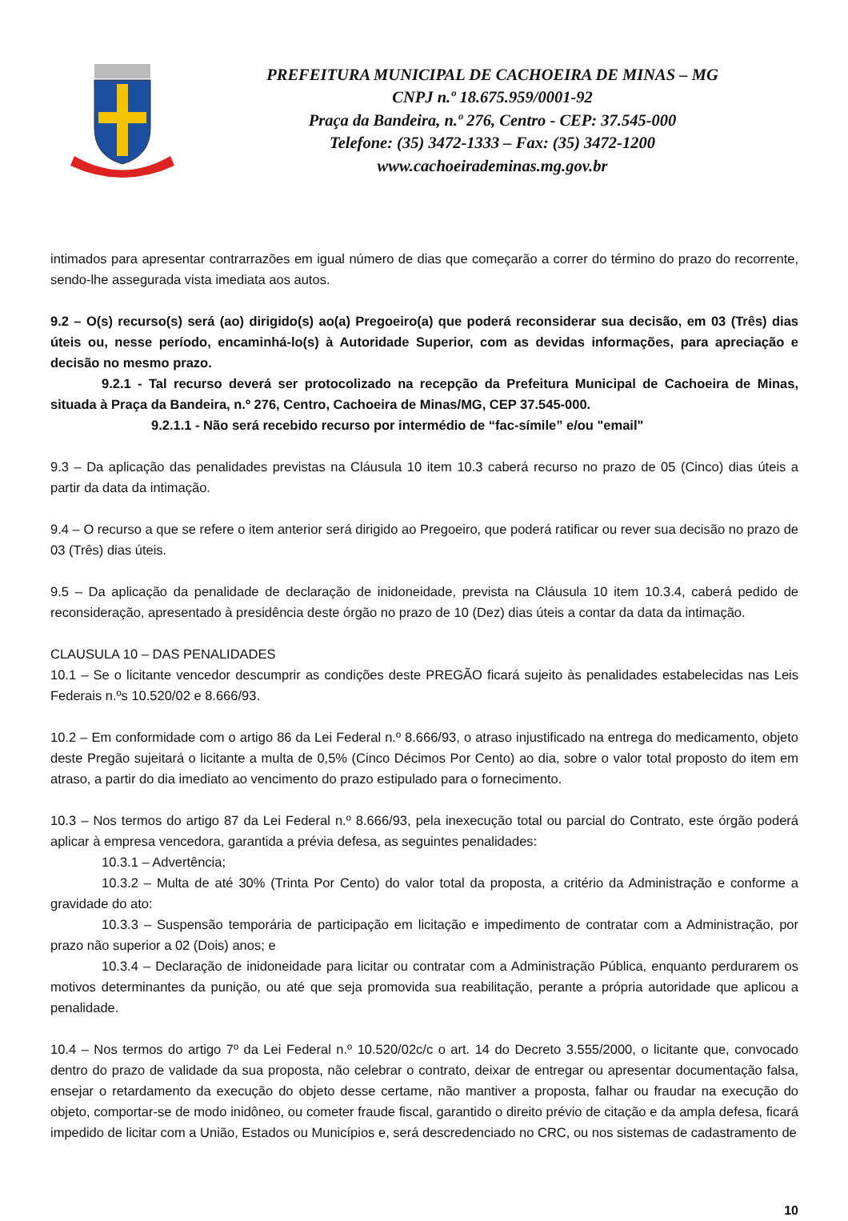PREFEITURA MUNICIPAL DE CACHOEIRA DE MINAS – MG
CNPJ n.º 18.675.959/0001-92
Praça da Bandeira, n.º 276, Centro - CEP: 37.545-000
Telefone: (35) 3472-1333 – Fax: (35) 3472-1200
www.cachoeirademinas.mg.gov.br
intimados para apresentar contrarrazões em igual número de dias que começarão a correr do término do prazo do recorrente, sendo-lhe assegurada vista imediata aos autos.
9.2 – O(s) recurso(s) será (ao) dirigido(s) ao(a) Pregoeiro(a) que poderá reconsiderar sua decisão, em 03 (Três) dias úteis ou, nesse período, encaminhá-lo(s) à Autoridade Superior, com as devidas informações, para apreciação e decisão no mesmo prazo.
9.2.1 - Tal recurso deverá ser protocolizado na recepção da Prefeitura Municipal de Cachoeira de Minas, situada à Praça da Bandeira, n.º 276, Centro, Cachoeira de Minas/MG, CEP 37.545-000.
9.2.1.1 - Não será recebido recurso por intermédio de “fac-símile” e/ou "email"
9.3 – Da aplicação das penalidades previstas na Cláusula 10 item 10.3 caberá recurso no prazo de 05 (Cinco) dias úteis a partir da data da intimação.
9.4 – O recurso a que se refere o item anterior será dirigido ao Pregoeiro, que poderá ratificar ou rever sua decisão no prazo de 03 (Três) dias úteis.
9.5 – Da aplicação da penalidade de declaração de inidoneidade, prevista na Cláusula 10 item 10.3.4, caberá pedido de reconsideração, apresentado à presidência deste órgão no prazo de 10 (Dez) dias úteis a contar da data da intimação.
CLAUSULA 10 – DAS PENALIDADES
10.1 – Se o licitante vencedor descumprir as condições deste PREGÃO ficará sujeito às penalidades estabelecidas nas Leis Federais n.ºs 10.520/02 e 8.666/93.
10.2 – Em conformidade com o artigo 86 da Lei Federal n.º 8.666/93, o atraso injustificado na entrega do medicamento, objeto deste Pregão sujeitará o licitante a multa de 0,5% (Cinco Décimos Por Cento) ao dia, sobre o valor total proposto do item em atraso, a partir do dia imediato ao vencimento do prazo estipulado para o fornecimento.
10.3 – Nos termos do artigo 87 da Lei Federal n.º 8.666/93, pela inexecução total ou parcial do Contrato, este órgão poderá aplicar à empresa vencedora, garantida a prévia defesa, as seguintes penalidades:
10.3.1 – Advertência;
10.3.2 – Multa de até 30% (Trinta Por Cento) do valor total da proposta, a critério da Administração e conforme a gravidade do ato:
10.3.3 – Suspensão temporária de participação em licitação e impedimento de contratar com a Administração, por prazo não superior a 02 (Dois) anos; e
10.3.4 – Declaração de inidoneidade para licitar ou contratar com a Administração Pública, enquanto perdurarem os motivos determinantes da punição, ou até que seja promovida sua reabilitação, perante a própria autoridade que aplicou a penalidade.
10.4 – Nos termos do artigo 7º da Lei Federal n.º 10.520/02c/c o art. 14 do Decreto 3.555/2000, o licitante que, convocado dentro do prazo de validade da sua proposta, não celebrar o contrato, deixar de entregar ou apresentar documentação falsa, ensejar o retardamento da execução do objeto desse certame, não mantiver a proposta, falhar ou fraudar na execução do objeto, comportar-se de modo inidôneo, ou cometer fraude fiscal, garantido o direito prévio de citação e da ampla defesa, ficará impedido de licitar com a União, Estados ou Municípios e, será descredenciado no CRC, ou nos sistemas de cadastramento de
10